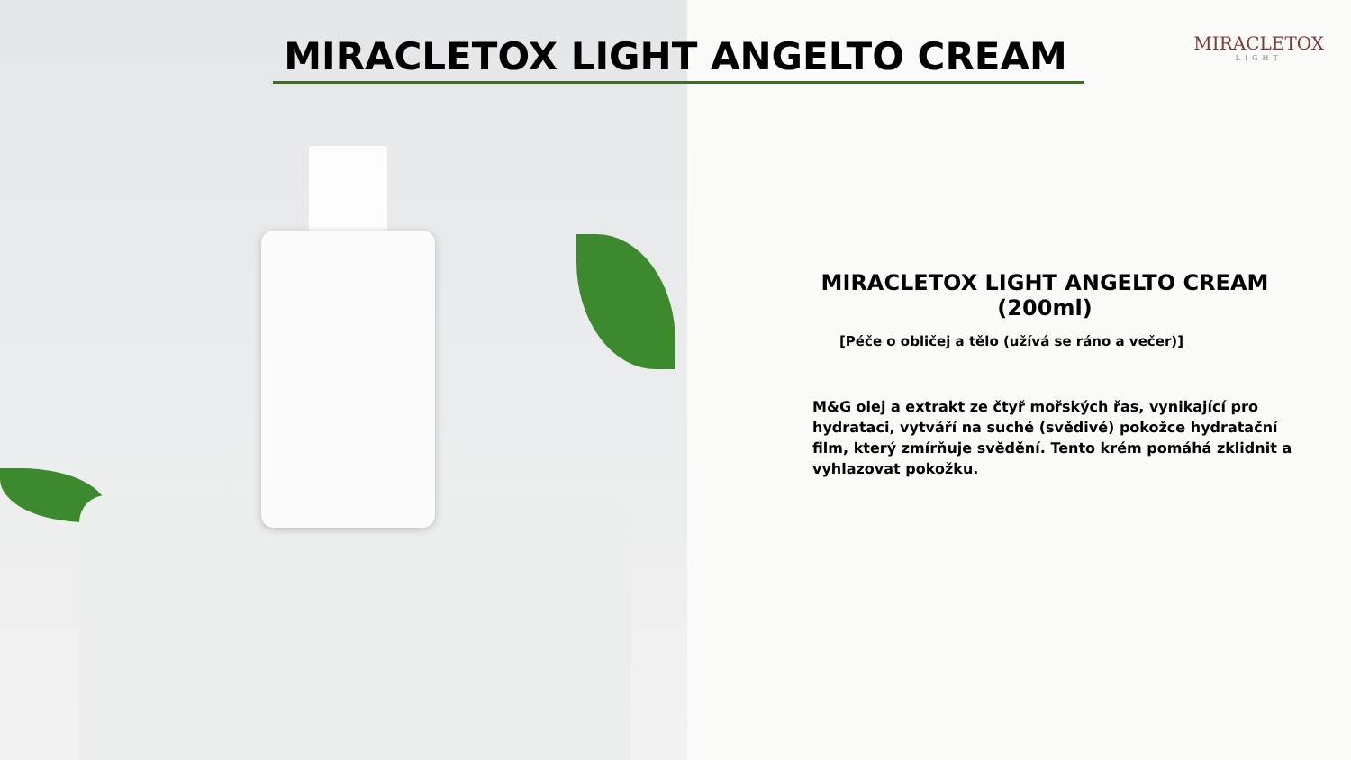MIRACLETOX LIGHT ANGELTO CREAM
MIRACLETOX
LIGHT
MIRACLETOX LIGHT ANGELTO CREAM (200ml)
[Péče o obličej a tělo (užívá se ráno a večer)]
M&G olej a extrakt ze čtyř mořských řas, vynikající pro hydrataci, vytváří na suché (svědivé) pokožce hydratační film, který zmírňuje svědění. Tento krém pomáhá zklidnit a vyhlazovat pokožku.